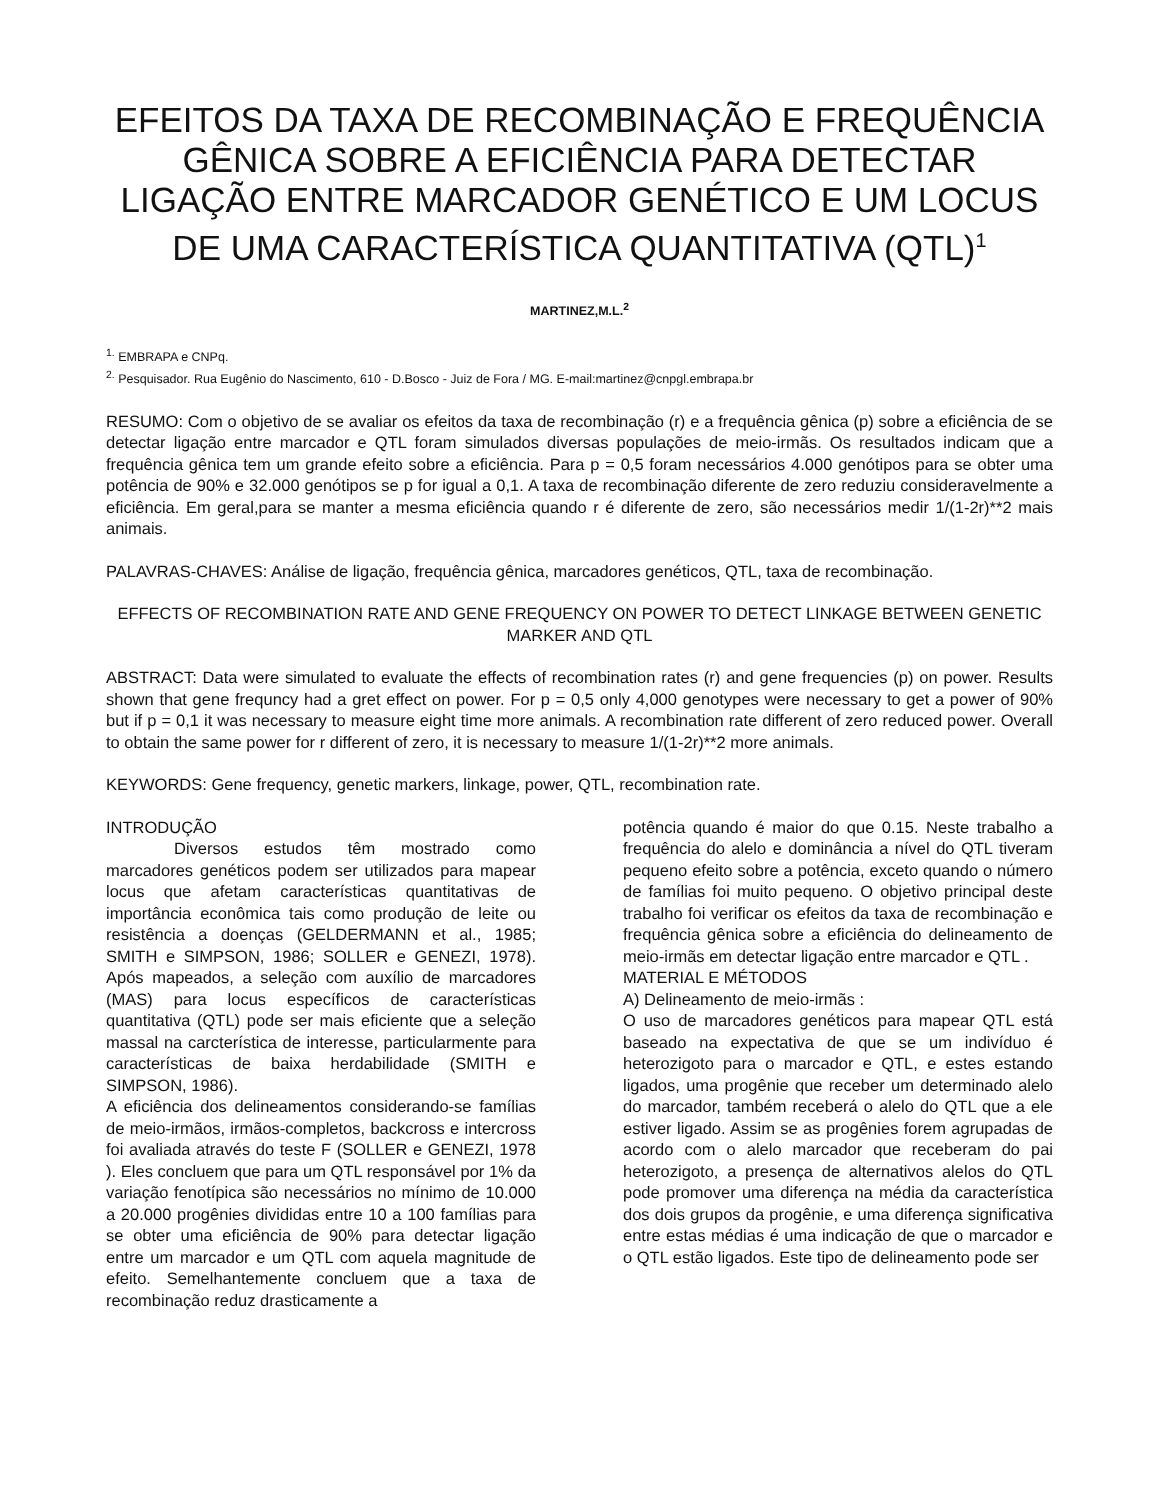EFEITOS DA TAXA DE RECOMBINAÇÃO E FREQUÊNCIA GÊNICA SOBRE A EFICIÊNCIA PARA DETECTAR LIGAÇÃO ENTRE MARCADOR GENÉTICO E UM LOCUS DE UMA CARACTERÍSTICA QUANTITATIVA (QTL)<sup>1</sup>
MARTINEZ,M.L.<sup>2</sup>
<sup>1.</sup> EMBRAPA e CNPq.
<sup>2.</sup> Pesquisador. Rua Eugênio do Nascimento, 610 - D.Bosco - Juiz de Fora / MG. E-mail:martinez@cnpgl.embrapa.br
RESUMO: Com o objetivo de se avaliar os efeitos da taxa de recombinação (r) e a frequência gênica (p) sobre a eficiência de se detectar ligação entre marcador e QTL foram simulados diversas populações de meio-irmãs. Os resultados indicam que a frequência gênica tem um grande efeito sobre a eficiência. Para p = 0,5 foram necessários 4.000 genótipos para se obter uma potência de 90% e 32.000 genótipos se p for igual a 0,1. A taxa de recombinação diferente de zero reduziu consideravelmente a eficiência. Em geral,para se manter a mesma eficiência quando r é diferente de zero, são necessários medir 1/(1-2r)**2 mais animais.
PALAVRAS-CHAVES: Análise de ligação, frequência gênica, marcadores genéticos, QTL, taxa de recombinação.
EFFECTS OF RECOMBINATION RATE AND GENE FREQUENCY ON POWER TO DETECT LINKAGE BETWEEN GENETIC MARKER AND QTL
ABSTRACT: Data were simulated to evaluate the effects of recombination rates (r) and gene frequencies (p) on power. Results shown that gene frequncy had a gret effect on power. For p = 0,5 only 4,000 genotypes were necessary to get a power of 90% but if p = 0,1 it was necessary to measure eight time more animals. A recombination rate different of zero reduced power. Overall to obtain the same power for r different of zero, it is necessary to measure 1/(1-2r)**2 more animals.
KEYWORDS: Gene frequency, genetic markers, linkage, power, QTL, recombination rate.
INTRODUÇÃO
Diversos estudos têm mostrado como marcadores genéticos podem ser utilizados para mapear locus que afetam características quantitativas de importância econômica tais como produção de leite ou resistência a doenças (GELDERMANN et al., 1985; SMITH e SIMPSON, 1986; SOLLER e GENEZI, 1978). Após mapeados, a seleção com auxílio de marcadores (MAS) para locus específicos de características quantitativa (QTL) pode ser mais eficiente que a seleção massal na carcterística de interesse, particularmente para características de baixa herdabilidade (SMITH e SIMPSON, 1986).
A eficiência dos delineamentos considerando-se famílias de meio-irmãos, irmãos-completos, backcross e intercross foi avaliada através do teste F (SOLLER e GENEZI, 1978 ). Eles concluem que para um QTL responsável por 1% da variação fenotípica são necessários no mínimo de 10.000 a 20.000 progênies divididas entre 10 a 100 famílias para se obter uma eficiência de 90% para detectar ligação entre um marcador e um QTL com aquela magnitude de efeito. Semelhantemente concluem que a taxa de recombinação reduz drasticamente a
potência quando é maior do que 0.15. Neste trabalho a frequência do alelo e dominância a nível do QTL tiveram pequeno efeito sobre a potência, exceto quando o número de famílias foi muito pequeno. O objetivo principal deste trabalho foi verificar os efeitos da taxa de recombinação e frequência gênica sobre a eficiência do delineamento de meio-irmãs em detectar ligação entre marcador e QTL .
MATERIAL E MÉTODOS
A) Delineamento de meio-irmãs :
O uso de marcadores genéticos para mapear QTL está baseado na expectativa de que se um indivíduo é heterozigoto para o marcador e QTL, e estes estando ligados, uma progênie que receber um determinado alelo do marcador, também receberá o alelo do QTL que a ele estiver ligado. Assim se as progênies forem agrupadas de acordo com o alelo marcador que receberam do pai heterozigoto, a presença de alternativos alelos do QTL pode promover uma diferença na média da característica dos dois grupos da progênie, e uma diferença significativa entre estas médias é uma indicação de que o marcador e o QTL estão ligados. Este tipo de delineamento pode ser